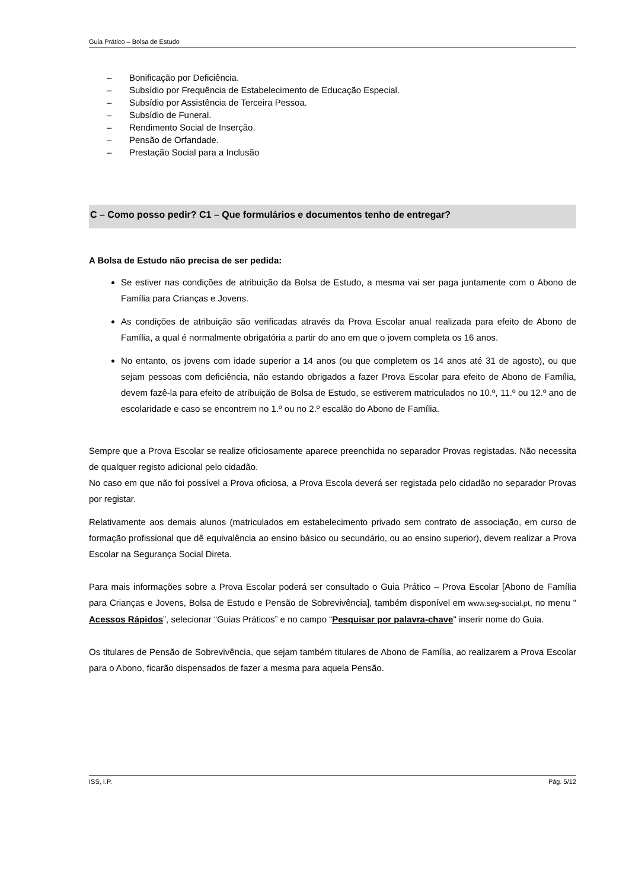Guia Prático – Bolsa de Estudo
– Bonificação por Deficiência.
– Subsídio por Frequência de Estabelecimento de Educação Especial.
– Subsídio por Assistência de Terceira Pessoa.
– Subsídio de Funeral.
– Rendimento Social de Inserção.
– Pensão de Orfandade.
– Prestação Social para a Inclusão
C – Como posso pedir? C1 – Que formulários e documentos tenho de entregar?
A Bolsa de Estudo não precisa de ser pedida:
Se estiver nas condições de atribuição da Bolsa de Estudo, a mesma vai ser paga juntamente com o Abono de Família para Crianças e Jovens.
As condições de atribuição são verificadas através da Prova Escolar anual realizada para efeito de Abono de Família, a qual é normalmente obrigatória a partir do ano em que o jovem completa os 16 anos.
No entanto, os jovens com idade superior a 14 anos (ou que completem os 14 anos até 31 de agosto), ou que sejam pessoas com deficiência, não estando obrigados a fazer Prova Escolar para efeito de Abono de Família, devem fazê-la para efeito de atribuição de Bolsa de Estudo, se estiverem matriculados no 10.º, 11.º ou 12.º ano de escolaridade e caso se encontrem no 1.º ou no 2.º escalão do Abono de Família.
Sempre que a Prova Escolar se realize oficiosamente aparece preenchida no separador Provas registadas. Não necessita de qualquer registo adicional pelo cidadão.
No caso em que não foi possível a Prova oficiosa, a Prova Escola deverá ser registada pelo cidadão no separador Provas por registar.
Relativamente aos demais alunos (matriculados em estabelecimento privado sem contrato de associação, em curso de formação profissional que dê equivalência ao ensino básico ou secundário, ou ao ensino superior), devem realizar a Prova Escolar na Segurança Social Direta.
Para mais informações sobre a Prova Escolar poderá ser consultado o Guia Prático – Prova Escolar [Abono de Família para Crianças e Jovens, Bolsa de Estudo e Pensão de Sobrevivência], também disponível em www.seg-social.pt, no menu " Acessos Rápidos”, selecionar “Guias Práticos” e no campo “Pesquisar por palavra-chave" inserir nome do Guia.
Os titulares de Pensão de Sobrevivência, que sejam também titulares de Abono de Família, ao realizarem a Prova Escolar para o Abono, ficarão dispensados de fazer a mesma para aquela Pensão.
ISS, I.P. Pág. 5/12